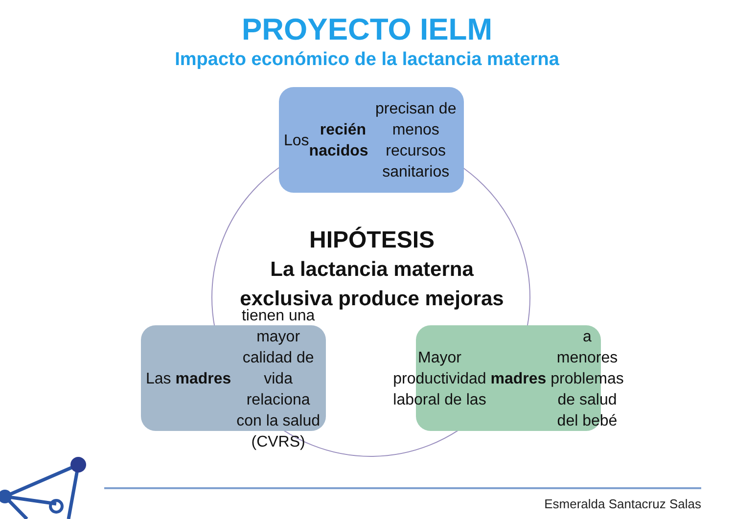PROYECTO IELM
Impacto económico de la lactancia materna
Los recién nacidos precisan de menos recursos sanitarios
HIPÓTESIS
La lactancia materna exclusiva produce mejoras
Las madres tienen una mayor calidad de vida relaciona con la salud (CVRS)
Mayor productividad laboral de las madres a menores problemas de salud del bebé
Esmeralda Santacruz Salas